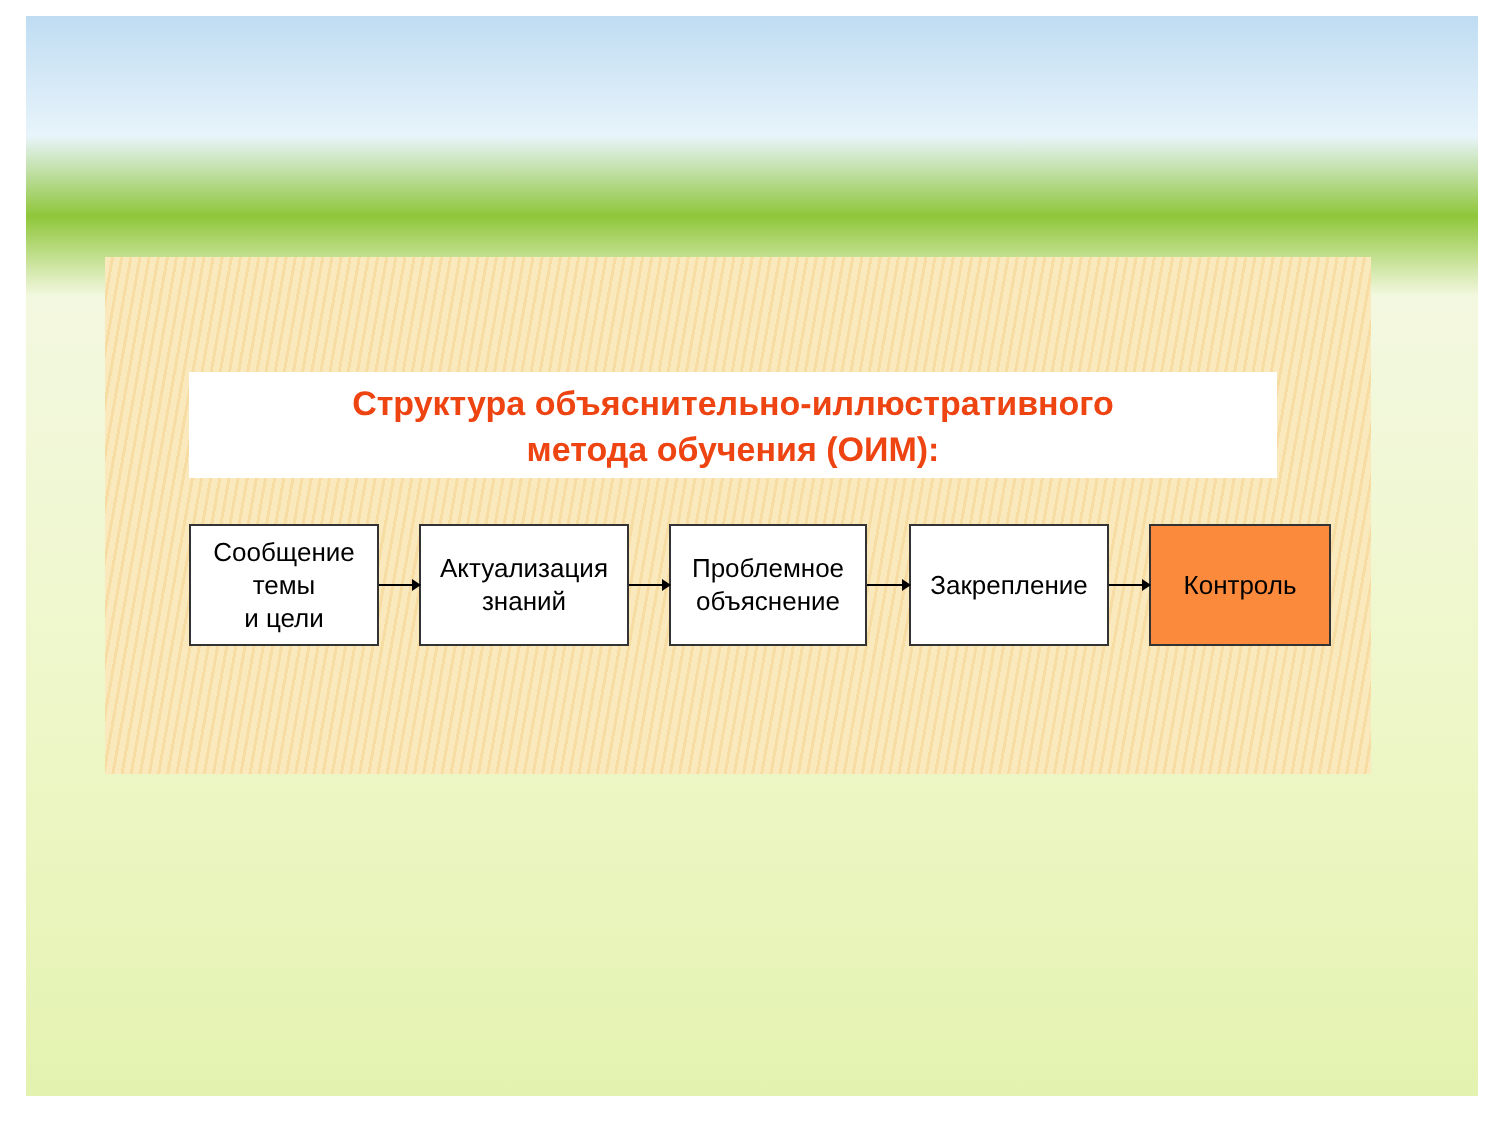Структура объяснительно-иллюстративного
метода обучения (ОИМ):
Сообщение
темы
и цели
Актуализация
знаний
Проблемное
объяснение
Закрепление Контроль